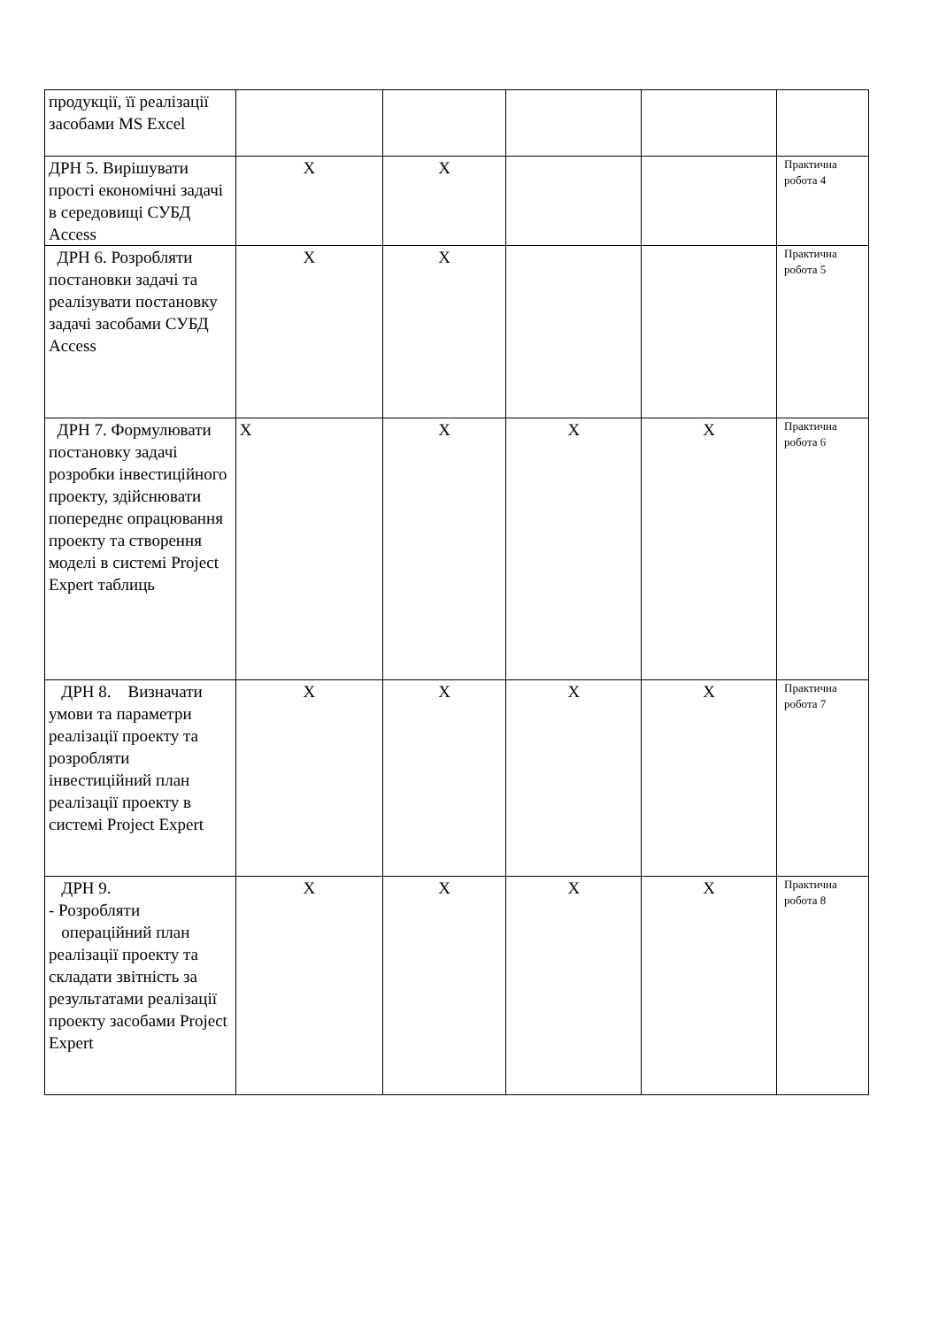| продукції, її реалізації засобами MS Excel | | | | | |
| ДРН 5. Вирішувати прості економічні задачі в середовищі СУБД Access | X | X | | | Практична робота 4 |
| ДРН 6. Розробляти постановки задачі та реалізувати постановку задачі засобами СУБД Access | X | X | | | Практична робота 5 |
| ДРН 7. Формулювати постановку задачі розробки інвестиційного проекту, здійснювати попереднє опрацювання проекту та створення моделі в системі Project Expert таблиць | X | X | X | X | Практична робота 6 |
| ДРН 8. Визначати умови та параметри реалізації проекту та розробляти інвестиційний план реалізації проекту в системі Project Expert | X | X | X | X | Практична робота 7 |
| ДРН 9. - Розробляти операційний план реалізації проекту та складати звітність за результатами реалізації проекту засобами Project Expert | X | X | X | X | Практична робота 8 |